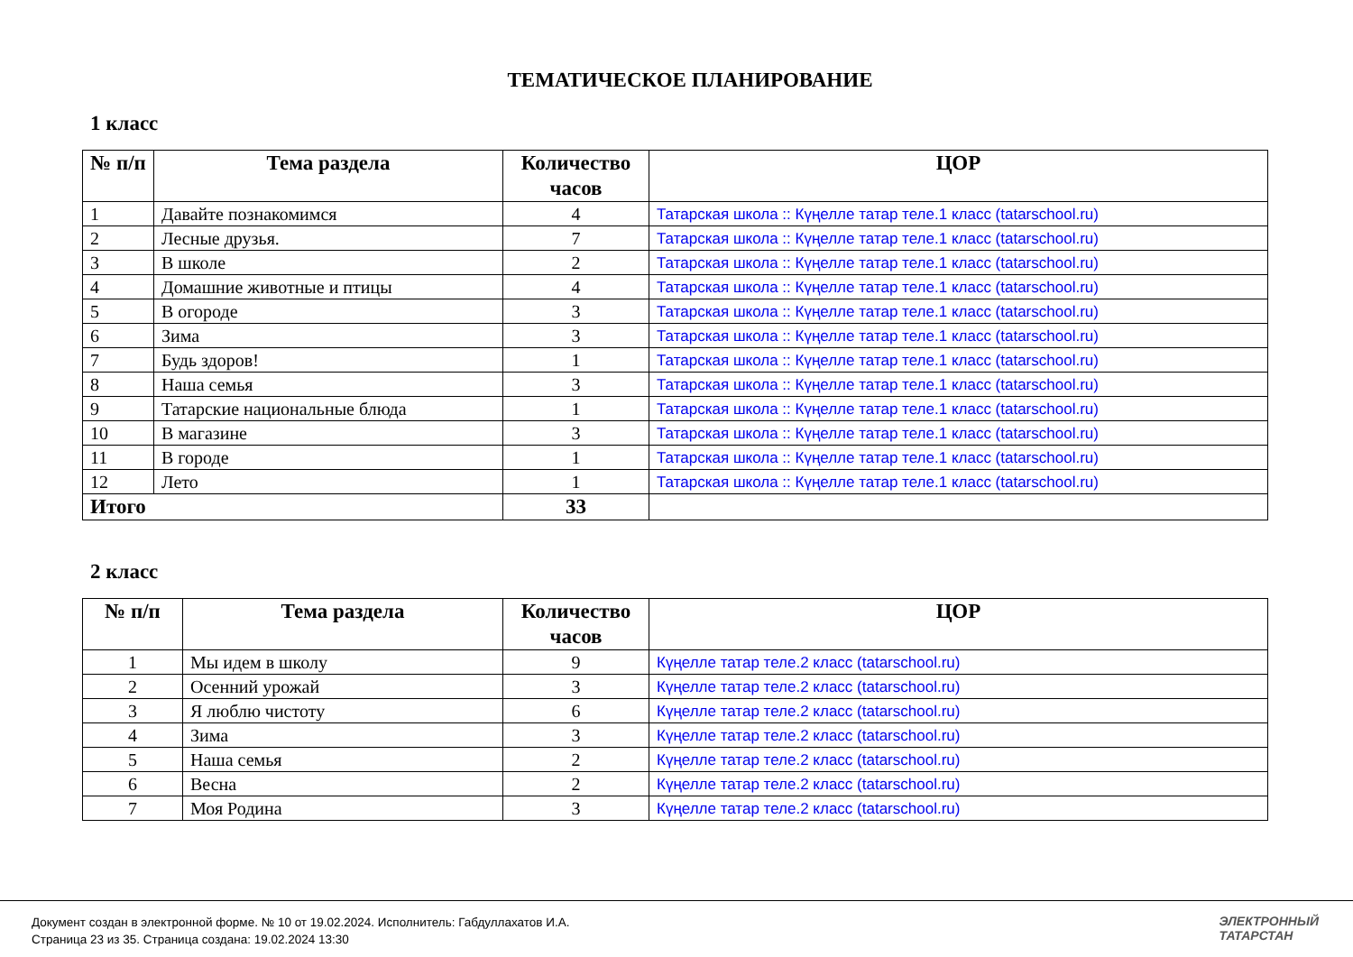ТЕМАТИЧЕСКОЕ ПЛАНИРОВАНИЕ
1 класс
| № п/п | Тема раздела | Количество часов | ЦОР |
| --- | --- | --- | --- |
| 1 | Давайте познакомимся | 4 | Татарская школа :: Күңелле татар теле.1 класс (tatarschool.ru) |
| 2 | Лесные друзья. | 7 | Татарская школа :: Күңелле татар теле.1 класс (tatarschool.ru) |
| 3 | В школе | 2 | Татарская школа :: Күңелле татар теле.1 класс (tatarschool.ru) |
| 4 | Домашние животные и птицы | 4 | Татарская школа :: Күңелле татар теле.1 класс (tatarschool.ru) |
| 5 | В огороде | 3 | Татарская школа :: Күңелле татар теле.1 класс (tatarschool.ru) |
| 6 | Зима | 3 | Татарская школа :: Күңелле татар теле.1 класс (tatarschool.ru) |
| 7 | Будь здоров! | 1 | Татарская школа :: Күңелле татар теле.1 класс (tatarschool.ru) |
| 8 | Наша семья | 3 | Татарская школа :: Күңелле татар теле.1 класс (tatarschool.ru) |
| 9 | Татарские национальные блюда | 1 | Татарская школа :: Күңелле татар теле.1 класс (tatarschool.ru) |
| 10 | В магазине | 3 | Татарская школа :: Күңелле татар теле.1 класс (tatarschool.ru) |
| 11 | В городе | 1 | Татарская школа :: Күңелле татар теле.1 класс (tatarschool.ru) |
| 12 | Лето | 1 | Татарская школа :: Күңелле татар теле.1 класс (tatarschool.ru) |
| Итого | | 33 | |
2 класс
| № п/п | Тема раздела | Количество часов | ЦОР |
| --- | --- | --- | --- |
| 1 | Мы идем в школу | 9 | Күңелле татар теле.2 класс (tatarschool.ru) |
| 2 | Осенний урожай | 3 | Күңелле татар теле.2 класс (tatarschool.ru) |
| 3 | Я люблю чистоту | 6 | Күңелле татар теле.2 класс (tatarschool.ru) |
| 4 | Зима | 3 | Күңелле татар теле.2 класс (tatarschool.ru) |
| 5 | Наша семья | 2 | Күңелле татар теле.2 класс (tatarschool.ru) |
| 6 | Весна | 2 | Күңелле татар теле.2 класс (tatarschool.ru) |
| 7 | Моя Родина | 3 | Күңелле татар теле.2 класс (tatarschool.ru) |
Документ создан в электронной форме. № 10 от 19.02.2024. Исполнитель: Габдуллахатов И.А.
Страница 23 из 35. Страница создана: 19.02.2024 13:30
ЭЛЕКТРОННЫЙ
ТАТАРСТАН